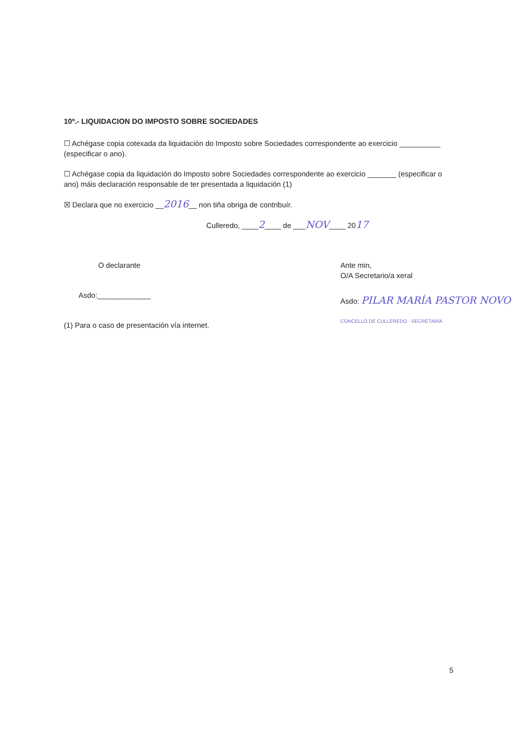10º.- LIQUIDACION DO IMPOSTO SOBRE SOCIEDADES
☐ Achégase copia cotexada da liquidación do Imposto sobre Sociedades correspondente ao exercicio __________ (especificar o ano).
☐ Achégase copia da liquidación do Imposto sobre Sociedades correspondente ao exercicio _______ (especificar o ano) máis declaración responsable de ter presentada a liquidación (1)
☒ Declara que no exercicio __2016__ non tiña obriga de contribuír.
Culleredo, ____2____ de ___NOV____ 2017
O declarante
Asdo:_____________
(1) Para o caso de presentación vía internet.
Ante min,
O/A Secretario/a xeral
Asdo: PILAR MARÍA PASTOR NOVO
CONCELLO DE CULLEREDO · SECRETARÍA
5